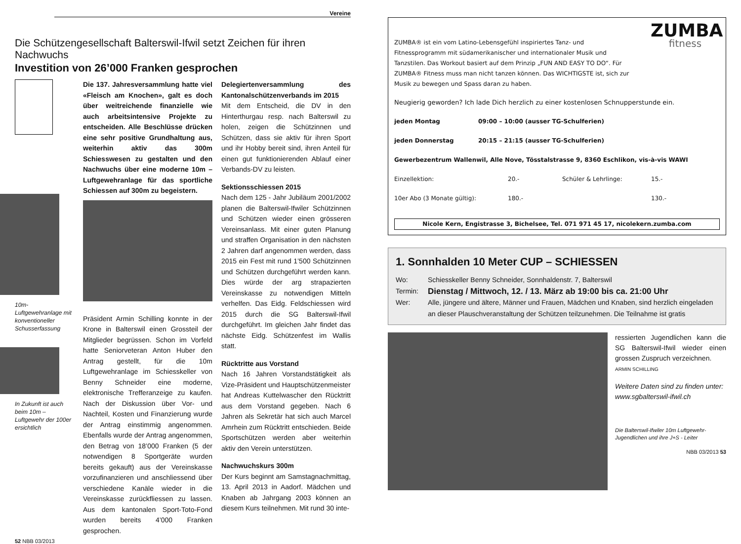Vereine
Die Schützengesellschaft Balterswil-Ifwil setzt Zeichen für ihren Nachwuchs
Investition von 26’000 Franken gesprochen
10m-Luftgewehranlage mit konventioneller Schusserfassung
In Zukunft ist auch beim 10m – Luftgewehr der 100er ersichtlich
Die 137. Jahresversammlung hatte viel «Fleisch am Knochen», galt es doch über weitreichende finanzielle wie auch arbeitsintensive Projekte zu entscheiden. Alle Beschlüsse drücken eine sehr positive Grundhaltung aus, weiterhin aktiv das 300m Schiesswesen zu gestalten und den Nachwuchs über eine moderne 10m – Luftgewehranlage für das sportliche Schiessen auf 300m zu begeistern.
Präsident Armin Schilling konnte in der Krone in Balterswil einen Grossteil der Mitglieder begrüssen. Schon im Vorfeld hatte Seniorveteran Anton Huber den Antrag gestellt, für die 10m Luftgewehranlage im Schiesskeller von Benny Schneider eine moderne, elektronische Trefferanzeige zu kaufen. Nach der Diskussion über Vor- und Nachteil, Kosten und Finanzierung wurde der Antrag einstimmig angenommen. Ebenfalls wurde der Antrag angenommen, den Betrag von 18’000 Franken (5 der notwendigen 8 Sportgeräte wurden bereits gekauft) aus der Vereinskasse vorzufinanzieren und anschliessend über verschiedene Kanäle wieder in die Vereinskasse zurückfliessen zu lassen. Aus dem kantonalen Sport-Toto-Fond wurden bereits 4’000 Franken gesprochen.
Delegiertenversammlung des Kantonalschützenverbands im 2015
Mit dem Entscheid, die DV in den Hinterthurgau resp. nach Balterswil zu holen, zeigen die Schützinnen und Schützen, dass sie aktiv für ihren Sport und ihr Hobby bereit sind, ihren Anteil für einen gut funktionierenden Ablauf einer Verbands-DV zu leisten.
Sektionsschiessen 2015
Nach dem 125 - Jahr Jubiläum 2001/2002 planen die Balterswil-Ifwiler Schützinnen und Schützen wieder einen grösseren Vereinsanlass. Mit einer guten Planung und straffen Organisation in den nächsten 2 Jahren darf angenommen werden, dass 2015 ein Fest mit rund 1’500 Schützinnen und Schützen durchgeführt werden kann. Dies würde der arg strapazierten Vereinskasse zu notwendigen Mitteln verhelfen. Das Eidg. Feldschiessen wird 2015 durch die SG Balterswil-Ifwil durchgeführt. Im gleichen Jahr findet das nächste Eidg. Schützenfest im Wallis statt.
Rücktritte aus Vorstand
Nach 16 Jahren Vorstandstätigkeit als Vize-Präsident und Hauptschützenmeister hat Andreas Kuttelwascher den Rücktritt aus dem Vorstand gegeben. Nach 6 Jahren als Sekretär hat sich auch Marcel Amrhein zum Rücktritt entschieden. Beide Sportschützen werden aber weiterhin aktiv den Verein unterstützen.
Nachwuchskurs 300m
Der Kurs beginnt am Samstagnachmittag, 13. April 2013 in Aadorf. Mädchen und Knaben ab Jahrgang 2003 können an diesem Kurs teilnehmen. Mit rund 30 inte-
52 NBB 03/2013
ZUMBA® ist ein vom Latino-Lebensgefühl inspiriertes Tanz- und Fitnessprogramm mit südamerikanischer und internationaler Musik und Tanzstilen. Das Workout basiert auf dem Prinzip „FUN AND EASY TO DO“. Für ZUMBA® Fitness muss man nicht tanzen können. Das WICHTIGSTE ist, sich zur Musik zu bewegen und Spass daran zu haben.
ZUMBA
fitness
Neugierig geworden? Ich lade Dich herzlich zu einer kostenlosen Schnupperstunde ein.
jeden Montag 09:00 – 10:00 (ausser TG-Schulferien)
jeden Donnerstag 20:15 – 21:15 (ausser TG-Schulferien)
Gewerbezentrum Wallenwil, Alle Nove, Tösstalstrasse 9, 8360 Eschlikon, vis-à-vis WAWI
Einzellektion: 20.- Schüler & Lehrlinge: 15.-
10er Abo (3 Monate gültig): 180.- 130.-
Nicole Kern, Engistrasse 3, Bichelsee, Tel. 071 971 45 17, nicolekern.zumba.com
1. Sonnhalden 10 Meter CUP – SCHIESSEN
Wo: Schiesskeller Benny Schneider, Sonnhaldenstr. 7, Balterswil
Termin: Dienstag / Mittwoch, 12. / 13. März ab 19:00 bis ca. 21:00 Uhr
Wer: Alle, jüngere und ältere, Männer und Frauen, Mädchen und Knaben, sind herzlich eingeladen an dieser Plauschveranstaltung der Schützen teilzunehmen. Die Teilnahme ist gratis
ressierten Jugendlichen kann die SG Balterswil-Ifwil wieder einen grossen Zuspruch verzeichnen.
ARMIN SCHILLING
Weitere Daten sind zu finden unter: www.sgbalterswil-ifwil.ch
Die Balterswil-Ifwiler 10m Luftgewehr-Jugendlichen und ihre J+S - Leiter
NBB 03/2013 53